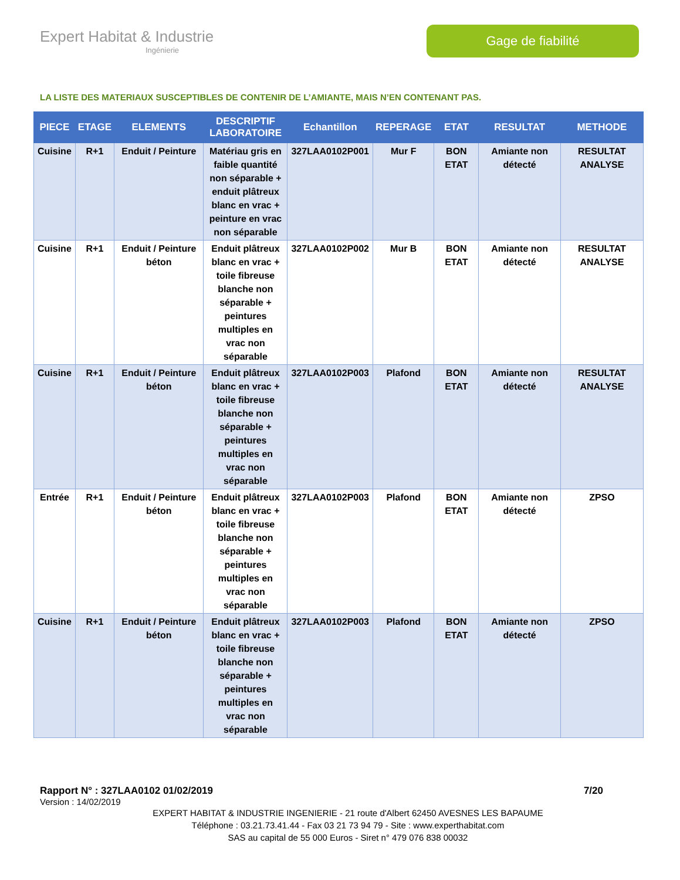Expert Habitat & Industrie
Ingénierie
Gage de fiabilité
LA LISTE DES MATERIAUX SUSCEPTIBLES DE CONTENIR DE L’AMIANTE, MAIS N’EN CONTENANT PAS.
| PIECE | ETAGE | ELEMENTS | DESCRIPTIF LABORATOIRE | Echantillon | REPERAGE | ETAT | RESULTAT | METHODE |
| --- | --- | --- | --- | --- | --- | --- | --- | --- |
| Cuisine | R+1 | Enduit / Peinture | Matériau gris en faible quantité non séparable + enduit plâtreux blanc en vrac + peinture en vrac non séparable | 327LAA0102P001 | Mur F | BON ETAT | Amiante non détecté | RESULTAT ANALYSE |
| Cuisine | R+1 | Enduit / Peinture béton | Enduit plâtreux blanc en vrac + toile fibreuse blanche non séparable + peintures multiples en vrac non séparable | 327LAA0102P002 | Mur B | BON ETAT | Amiante non détecté | RESULTAT ANALYSE |
| Cuisine | R+1 | Enduit / Peinture béton | Enduit plâtreux blanc en vrac + toile fibreuse blanche non séparable + peintures multiples en vrac non séparable | 327LAA0102P003 | Plafond | BON ETAT | Amiante non détecté | RESULTAT ANALYSE |
| Entrée | R+1 | Enduit / Peinture béton | Enduit plâtreux blanc en vrac + toile fibreuse blanche non séparable + peintures multiples en vrac non séparable | 327LAA0102P003 | Plafond | BON ETAT | Amiante non détecté | ZPSO |
| Cuisine | R+1 | Enduit / Peinture béton | Enduit plâtreux blanc en vrac + toile fibreuse blanche non séparable + peintures multiples en vrac non séparable | 327LAA0102P003 | Plafond | BON ETAT | Amiante non détecté | ZPSO |
Rapport N° : 327LAA0102 01/02/2019 7/20
Version : 14/02/2019
EXPERT HABITAT & INDUSTRIE INGENIERIE - 21 route d'Albert 62450 AVESNES LES BAPAUME
Téléphone : 03.21.73.41.44 - Fax 03 21 73 94 79 - Site : www.experthabitat.com
SAS au capital de 55 000 Euros - Siret n° 479 076 838 00032